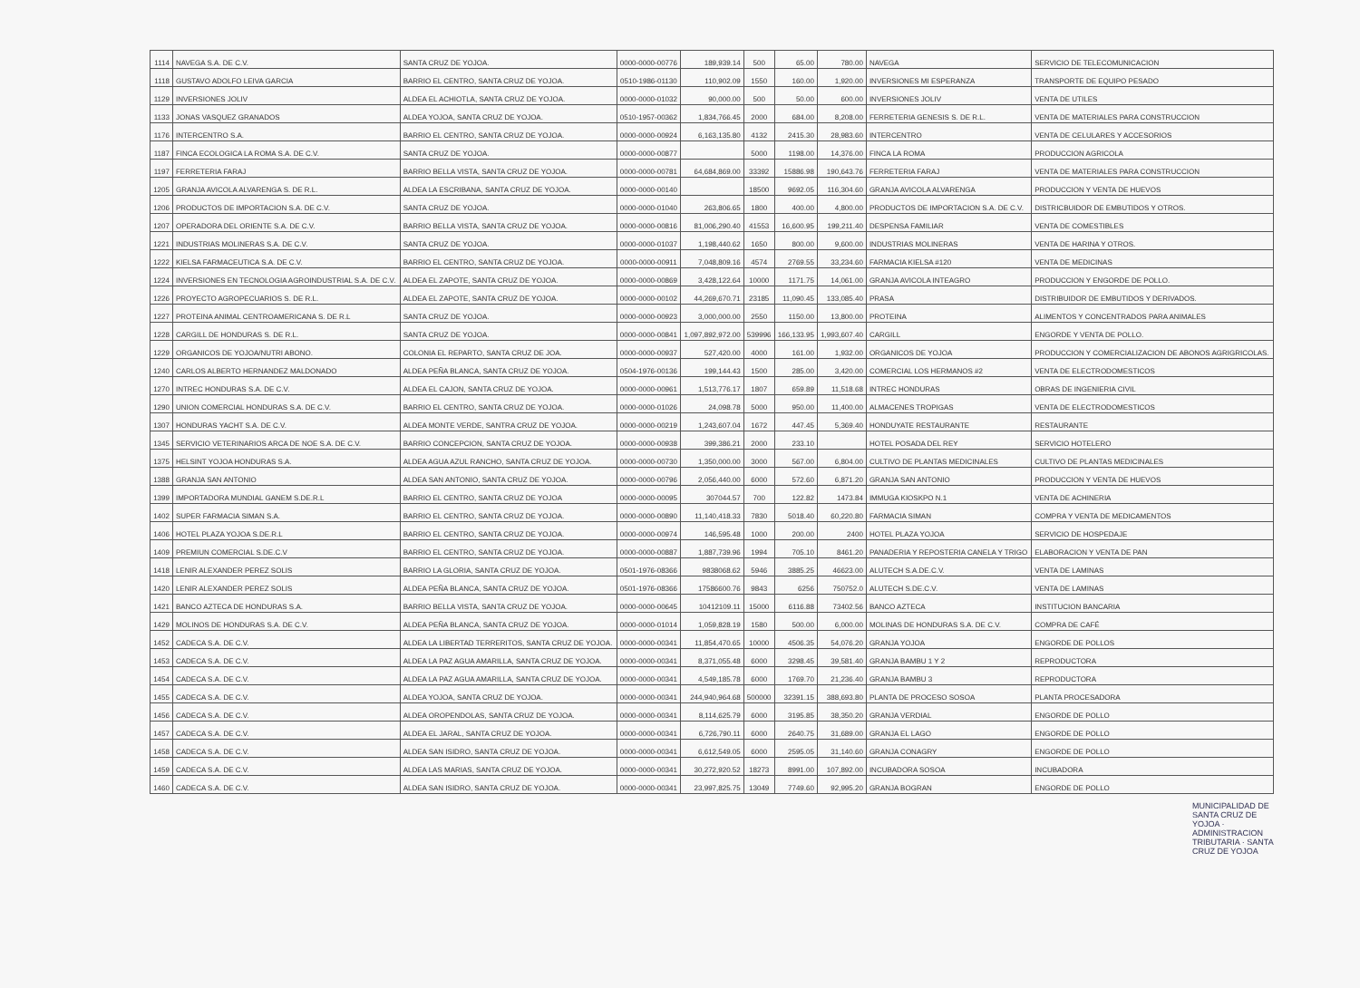| 1114 | NAVEGA S.A. DE C.V. | SANTA CRUZ DE YOJOA. | 0000-0000-00776 | 189,939.14 | 500 | 65.00 | 780.00 | NAVEGA | SERVICIO DE TELECOMUNICACION |
| 1118 | GUSTAVO ADOLFO LEIVA GARCIA | BARRIO EL CENTRO, SANTA CRUZ DE YOJOA. | 0510-1986-01130 | 110,902.09 | 1550 | 160.00 | 1,920.00 | INVERSIONES MI ESPERANZA | TRANSPORTE DE EQUIPO PESADO |
| 1129 | INVERSIONES JOLIV | ALDEA EL ACHIOTLA, SANTA CRUZ DE YOJOA. | 0000-0000-01032 | 90,000.00 | 500 | 50.00 | 600.00 | INVERSIONES JOLIV | VENTA DE UTILES |
| 1133 | JONAS VASQUEZ GRANADOS | ALDEA YOJOA, SANTA CRUZ DE YOJOA. | 0510-1957-00362 | 1,834,766.45 | 2000 | 684.00 | 8,208.00 | FERRETERIA GENESIS S. DE R.L. | VENTA DE MATERIALES PARA CONSTRUCCION |
| 1176 | INTERCENTRO S.A. | BARRIO EL CENTRO, SANTA CRUZ DE YOJOA. | 0000-0000-00924 | 6,163,135.80 | 4132 | 2415.30 | 28,983.60 | INTERCENTRO | VENTA DE CELULARES Y ACCESORIOS |
| 1187 | FINCA ECOLOGICA LA ROMA S.A. DE C.V. | SANTA CRUZ DE YOJOA. | 0000-0000-00877 | | 5000 | 1198.00 | 14,376.00 | FINCA LA ROMA | PRODUCCION AGRICOLA |
| 1197 | FERRETERIA FARAJ | BARRIO BELLA VISTA, SANTA CRUZ DE YOJOA. | 0000-0000-00781 | 64,684,869.00 | 33392 | 15886.98 | 190,643.76 | FERRETERIA FARAJ | VENTA DE MATERIALES PARA CONSTRUCCION |
| 1205 | GRANJA AVICOLA ALVARENGA S. DE R.L. | ALDEA LA ESCRIBANA, SANTA CRUZ DE YOJOA. | 0000-0000-00140 | | 18500 | 9692.05 | 116,304.60 | GRANJA AVICOLA ALVARENGA | PRODUCCION Y VENTA DE HUEVOS |
| 1206 | PRODUCTOS DE IMPORTACION S.A. DE C.V. | SANTA CRUZ DE YOJOA. | 0000-0000-01040 | 263,806.65 | 1800 | 400.00 | 4,800.00 | PRODUCTOS DE IMPORTACION S.A. DE C.V. | DISTRICBUIDOR DE EMBUTIDOS Y OTROS. |
| 1207 | OPERADORA DEL ORIENTE S.A. DE C.V. | BARRIO BELLA VISTA, SANTA CRUZ DE YOJOA. | 0000-0000-00816 | 81,006,290.40 | 41553 | 16,600.95 | 199,211.40 | DESPENSA FAMILIAR | VENTA DE COMESTIBLES |
| 1221 | INDUSTRIAS MOLINERAS S.A. DE C.V. | SANTA CRUZ DE YOJOA. | 0000-0000-01037 | 1,198,440.62 | 1650 | 800.00 | 9,600.00 | INDUSTRIAS MOLINERAS | VENTA DE HARINA Y OTROS. |
| 1222 | KIELSA FARMACEUTICA S.A. DE C.V. | BARRIO EL CENTRO, SANTA CRUZ DE YOJOA. | 0000-0000-00911 | 7,048,809.16 | 4574 | 2769.55 | 33,234.60 | FARMACIA KIELSA #120 | VENTA DE MEDICINAS |
| 1224 | INVERSIONES EN TECNOLOGIA AGROINDUSTRIAL S.A. DE C.V. | ALDEA EL ZAPOTE, SANTA CRUZ DE YOJOA. | 0000-0000-00869 | 3,428,122.64 | 10000 | 1171.75 | 14,061.00 | GRANJA AVICOLA INTEAGRO | PRODUCCION Y ENGORDE DE POLLO. |
| 1226 | PROYECTO AGROPECUARIOS S. DE R.L. | ALDEA EL ZAPOTE, SANTA CRUZ DE YOJOA. | 0000-0000-00102 | 44,269,670.71 | 23185 | 11,090.45 | 133,085.40 | PRASA | DISTRIBUIDOR DE EMBUTIDOS Y DERIVADOS. |
| 1227 | PROTEINA ANIMAL CENTROAMERICANA S. DE R.L | SANTA CRUZ DE YOJOA. | 0000-0000-00923 | 3,000,000.00 | 2550 | 1150.00 | 13,800.00 | PROTEINA | ALIMENTOS Y CONCENTRADOS PARA ANIMALES |
| 1228 | CARGILL DE HONDURAS S. DE R.L. | SANTA CRUZ DE YOJOA. | 0000-0000-00841 | 1,097,892,972.00 | 539996 | 166,133.95 | 1,993,607.40 | CARGILL | ENGORDE Y VENTA DE POLLO. |
| 1229 | ORGANICOS DE YOJOA/NUTRI ABONO. | COLONIA EL REPARTO, SANTA CRUZ DE JOA. | 0000-0000-00937 | 527,420.00 | 4000 | 161.00 | 1,932.00 | ORGANICOS DE YOJOA | PRODUCCION Y COMERCIALIZACION DE ABONOS AGRIGRICOLAS. |
| 1240 | CARLOS ALBERTO HERNANDEZ MALDONADO | ALDEA PEÑA BLANCA, SANTA CRUZ DE YOJOA. | 0504-1976-00136 | 199,144.43 | 1500 | 285.00 | 3,420.00 | COMERCIAL LOS HERMANOS #2 | VENTA DE ELECTRODOMESTICOS |
| 1270 | INTREC HONDURAS S.A. DE C.V. | ALDEA EL CAJON, SANTA CRUZ DE YOJOA. | 0000-0000-00961 | 1,513,776.17 | 1807 | 659.89 | 11,518.68 | INTREC HONDURAS | OBRAS DE INGENIERIA CIVIL |
| 1290 | UNION COMERCIAL HONDURAS S.A. DE C.V. | BARRIO EL CENTRO, SANTA CRUZ DE YOJOA. | 0000-0000-01026 | 24,098.78 | 5000 | 950.00 | 11,400.00 | ALMACENES TROPIGAS | VENTA DE ELECTRODOMESTICOS |
| 1307 | HONDURAS YACHT S.A. DE C.V. | ALDEA MONTE VERDE, SANTRA CRUZ DE YOJOA. | 0000-0000-00219 | 1,243,607.04 | 1672 | 447.45 | 5,369.40 | HONDUYATE RESTAURANTE | RESTAURANTE |
| 1345 | SERVICIO VETERINARIOS ARCA DE NOE S.A. DE C.V. | BARRIO CONCEPCION, SANTA CRUZ DE YOJOA. | 0000-0000-00938 | 399,386.21 | 2000 | 233.10 | | HOTEL POSADA DEL REY | SERVICIO HOTELERO |
| 1375 | HELSINT YOJOA HONDURAS S.A. | ALDEA AGUA AZUL RANCHO, SANTA CRUZ DE YOJOA. | 0000-0000-00730 | 1,350,000.00 | 3000 | 567.00 | 6,804.00 | CULTIVO DE PLANTAS MEDICINALES | CULTIVO DE PLANTAS MEDICINALES |
| 1388 | GRANJA SAN ANTONIO | ALDEA SAN ANTONIO, SANTA CRUZ DE YOJOA. | 0000-0000-00796 | 2,056,440.00 | 6000 | 572.60 | 6,871.20 | GRANJA SAN ANTONIO | PRODUCCION Y VENTA DE HUEVOS |
| 1399 | IMPORTADORA MUNDIAL GANEM S.DE.R.L | BARRIO EL CENTRO, SANTA CRUZ DE YOJOA | 0000-0000-00095 | 307044.57 | 700 | 122.82 | 1473.84 | IMMUGA KIOSKPO N.1 | VENTA DE ACHINERIA |
| 1402 | SUPER FARMACIA SIMAN S.A. | BARRIO EL CENTRO, SANTA CRUZ DE YOJOA. | 0000-0000-00890 | 11,140,418.33 | 7830 | 5018.40 | 60,220.80 | FARMACIA SIMAN | COMPRA Y VENTA DE MEDICAMENTOS |
| 1406 | HOTEL PLAZA YOJOA S.DE.R.L | BARRIO EL CENTRO, SANTA CRUZ DE YOJOA. | 0000-0000-00974 | 146,595.48 | 1000 | 200.00 | 2400 | HOTEL PLAZA YOJOA | SERVICIO DE HOSPEDAJE |
| 1409 | PREMIUN COMERCIAL S.DE.C.V | BARRIO EL CENTRO, SANTA CRUZ DE YOJOA. | 0000-0000-00887 | 1,887,739.96 | 1994 | 705.10 | 8461.20 | PANADERIA Y REPOSTERIA CANELA Y TRIGO | ELABORACION Y VENTA DE PAN |
| 1418 | LENIR ALEXANDER PEREZ SOLIS | BARRIO LA GLORIA, SANTA CRUZ DE YOJOA. | 0501-1976-08366 | 9838068.62 | 5946 | 3885.25 | 46623.00 | ALUTECH S.A.DE.C.V. | VENTA DE LAMINAS |
| 1420 | LENIR ALEXANDER PEREZ SOLIS | ALDEA PEÑA BLANCA, SANTA CRUZ DE YOJOA. | 0501-1976-08366 | 17586600.76 | 9843 | 6256 | 750752.0 | ALUTECH S.DE.C.V. | VENTA DE LAMINAS |
| 1421 | BANCO AZTECA DE HONDURAS S.A. | BARRIO BELLA VISTA, SANTA CRUZ DE YOJOA. | 0000-0000-00645 | 10412109.11 | 15000 | 6116.88 | 73402.56 | BANCO AZTECA | INSTITUCION BANCARIA |
| 1429 | MOLINOS DE HONDURAS S.A. DE C.V. | ALDEA PEÑA BLANCA, SANTA CRUZ DE YOJOA. | 0000-0000-01014 | 1,059,828.19 | 1580 | 500.00 | 6,000.00 | MOLINAS DE HONDURAS S.A. DE C.V. | COMPRA DE CAFÉ |
| 1452 | CADECA S.A. DE C.V. | ALDEA LA LIBERTAD TERRERITOS, SANTA CRUZ DE YOJOA. | 0000-0000-00341 | 11,854,470.65 | 10000 | 4506.35 | 54,076.20 | GRANJA YOJOA | ENGORDE DE POLLOS |
| 1453 | CADECA S.A. DE C.V. | ALDEA LA PAZ AGUA AMARILLA, SANTA CRUZ DE YOJOA. | 0000-0000-00341 | 8,371,055.48 | 6000 | 3298.45 | 39,581.40 | GRANJA BAMBU 1 Y 2 | REPRODUCTORA |
| 1454 | CADECA S.A. DE C.V. | ALDEA LA PAZ AGUA AMARILLA, SANTA CRUZ DE YOJOA. | 0000-0000-00341 | 4,549,185.78 | 6000 | 1769.70 | 21,236.40 | GRANJA BAMBU 3 | REPRODUCTORA |
| 1455 | CADECA S.A. DE C.V. | ALDEA YOJOA, SANTA CRUZ DE YOJOA. | 0000-0000-00341 | 244,940,964.68 | 500000 | 32391.15 | 388,693.80 | PLANTA DE PROCESO SOSOA | PLANTA PROCESADORA |
| 1456 | CADECA S.A. DE C.V. | ALDEA OROPENDOLAS, SANTA CRUZ DE YOJOA. | 0000-0000-00341 | 8,114,625.79 | 6000 | 3195.85 | 38,350.20 | GRANJA VERDIAL | ENGORDE DE POLLO |
| 1457 | CADECA S.A. DE C.V. | ALDEA EL JARAL, SANTA CRUZ DE YOJOA. | 0000-0000-00341 | 6,726,790.11 | 6000 | 2640.75 | 31,689.00 | GRANJA EL LAGO | ENGORDE DE POLLO |
| 1458 | CADECA S.A. DE C.V. | ALDEA SAN ISIDRO, SANTA CRUZ DE YOJOA. | 0000-0000-00341 | 6,612,549.05 | 6000 | 2595.05 | 31,140.60 | GRANJA CONAGRY | ENGORDE DE POLLO |
| 1459 | CADECA S.A. DE C.V. | ALDEA LAS MARIAS, SANTA CRUZ DE YOJOA. | 0000-0000-00341 | 30,272,920.52 | 18273 | 8991.00 | 107,892.00 | INCUBADORA SOSOA | INCUBADORA |
| 1460 | CADECA S.A. DE C.V. | ALDEA SAN ISIDRO, SANTA CRUZ DE YOJOA. | 0000-0000-00341 | 23,997,825.75 | 13049 | 7749.60 | 92,995.20 | GRANJA BOGRAN | ENGORDE DE POLLO |
MUNICIPALIDAD DE SANTA CRUZ DE YOJOA · ADMINISTRACION TRIBUTARIA · SANTA CRUZ DE YOJOA